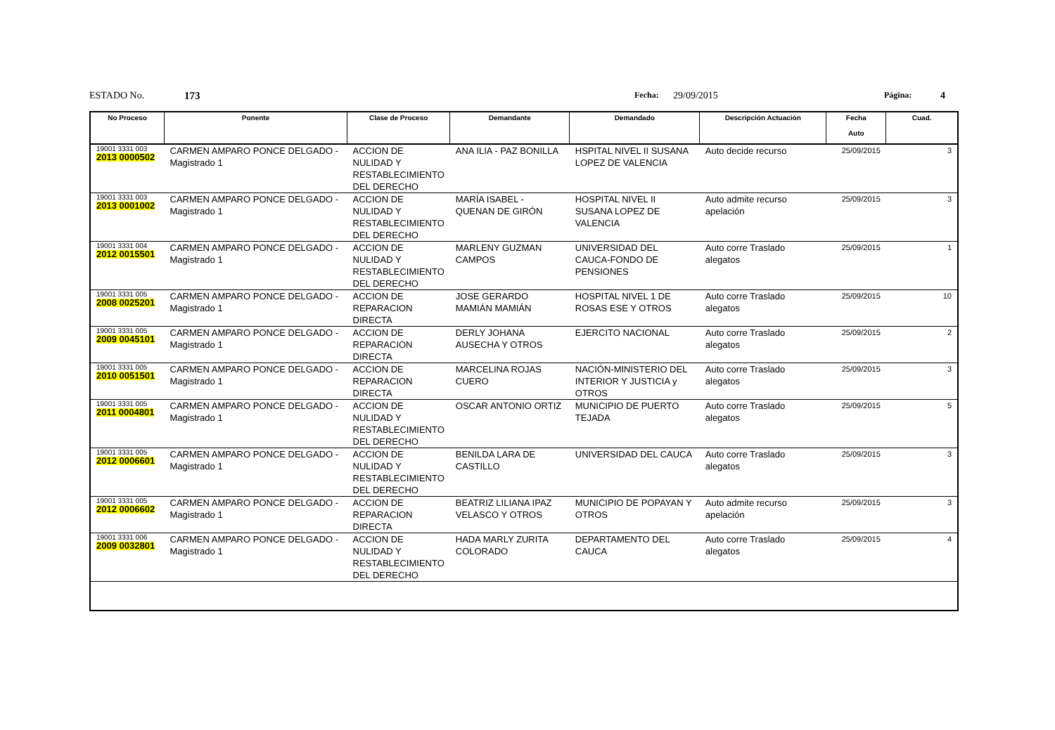ESTADO No. 173
Fecha:
29/09/2015
Página:
4
| No Proceso | Ponente | Clase de Proceso | Demandante | Demandado | Descripción Actuación | Fecha Auto | Cuad. |
| --- | --- | --- | --- | --- | --- | --- | --- |
| 19001 3331 003 2013 0000502 | CARMEN AMPARO PONCE DELGADO - Magistrado 1 | ACCION DE NULIDAD Y RESTABLECIMIENTO DEL DERECHO | ANA ILIA - PAZ BONILLA | HSPITAL NIVEL II SUSANA LOPEZ DE VALENCIA | Auto decide recurso | 25/09/2015 | 3 |
| 19001 3331 003 2013 0001002 | CARMEN AMPARO PONCE DELGADO - Magistrado 1 | ACCION DE NULIDAD Y RESTABLECIMIENTO DEL DERECHO | MARÍA ISABEL - QUENAN DE GIRÓN | HOSPITAL NIVEL II SUSANA LOPEZ DE VALENCIA | Auto admite recurso apelación | 25/09/2015 | 3 |
| 19001 3331 004 2012 0015501 | CARMEN AMPARO PONCE DELGADO - Magistrado 1 | ACCION DE NULIDAD Y RESTABLECIMIENTO DEL DERECHO | MARLENY GUZMAN CAMPOS | UNIVERSIDAD DEL CAUCA-FONDO DE PENSIONES | Auto corre Traslado alegatos | 25/09/2015 | 1 |
| 19001 3331 005 2008 0025201 | CARMEN AMPARO PONCE DELGADO - Magistrado 1 | ACCION DE REPARACION DIRECTA | JOSE GERARDO MAMIÁN MAMIÁN | HOSPITAL NIVEL 1 DE ROSAS ESE Y OTROS | Auto corre Traslado alegatos | 25/09/2015 | 10 |
| 19001 3331 005 2009 0045101 | CARMEN AMPARO PONCE DELGADO - Magistrado 1 | ACCION DE REPARACION DIRECTA | DERLY JOHANA AUSECHA Y OTROS | EJERCITO NACIONAL | Auto corre Traslado alegatos | 25/09/2015 | 2 |
| 19001 3331 005 2010 0051501 | CARMEN AMPARO PONCE DELGADO - Magistrado 1 | ACCION DE REPARACION DIRECTA | MARCELINA ROJAS CUERO | NACIÓN-MINISTERIO DEL INTERIOR Y JUSTICIA y OTROS | Auto corre Traslado alegatos | 25/09/2015 | 3 |
| 19001 3331 005 2011 0004801 | CARMEN AMPARO PONCE DELGADO - Magistrado 1 | ACCION DE NULIDAD Y RESTABLECIMIENTO DEL DERECHO | OSCAR ANTONIO ORTIZ | MUNICIPIO DE PUERTO TEJADA | Auto corre Traslado alegatos | 25/09/2015 | 5 |
| 19001 3331 005 2012 0006601 | CARMEN AMPARO PONCE DELGADO - Magistrado 1 | ACCION DE NULIDAD Y RESTABLECIMIENTO DEL DERECHO | BENILDA LARA DE CASTILLO | UNIVERSIDAD DEL CAUCA | Auto corre Traslado alegatos | 25/09/2015 | 3 |
| 19001 3331 005 2012 0006602 | CARMEN AMPARO PONCE DELGADO - Magistrado 1 | ACCION DE REPARACION DIRECTA | BEATRIZ LILIANA IPAZ VELASCO Y OTROS | MUNICIPIO DE POPAYAN Y OTROS | Auto admite recurso apelación | 25/09/2015 | 3 |
| 19001 3331 006 2009 0032801 | CARMEN AMPARO PONCE DELGADO - Magistrado 1 | ACCION DE NULIDAD Y RESTABLECIMIENTO DEL DERECHO | HADA MARLY ZURITA COLORADO | DEPARTAMENTO DEL CAUCA | Auto corre Traslado alegatos | 25/09/2015 | 4 |